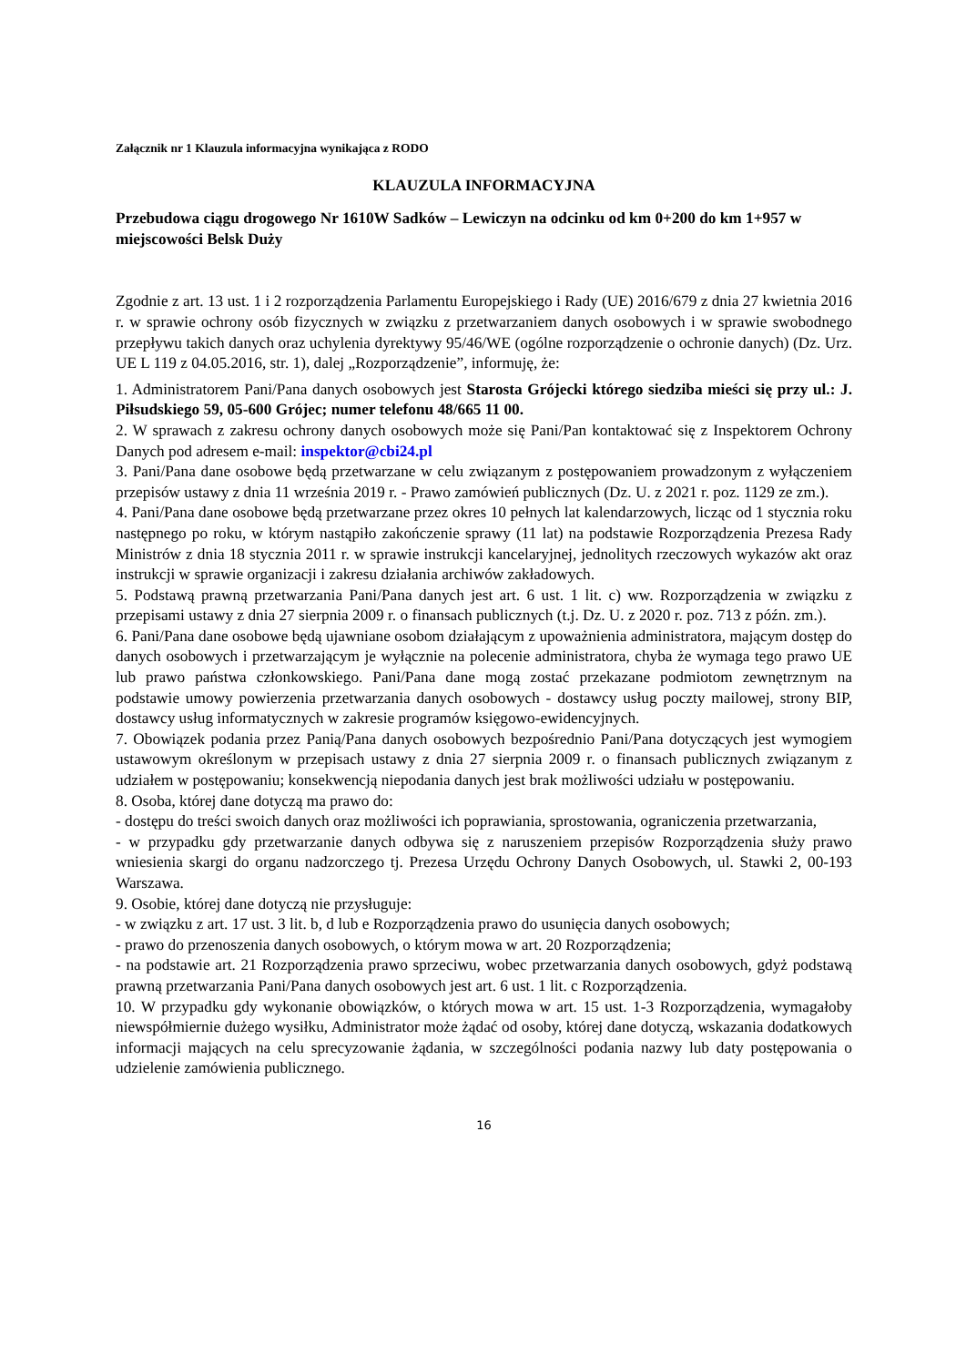Załącznik nr 1 Klauzula informacyjna wynikająca z RODO
KLAUZULA INFORMACYJNA
Przebudowa ciągu drogowego Nr 1610W Sadków – Lewiczyn na odcinku od km 0+200 do km 1+957 w miejscowości Belsk Duży
Zgodnie z art. 13 ust. 1 i 2 rozporządzenia Parlamentu Europejskiego i Rady (UE) 2016/679 z dnia 27 kwietnia 2016 r. w sprawie ochrony osób fizycznych w związku z przetwarzaniem danych osobowych i w sprawie swobodnego przepływu takich danych oraz uchylenia dyrektywy 95/46/WE (ogólne rozporządzenie o ochronie danych) (Dz. Urz. UE L 119 z 04.05.2016, str. 1), dalej „Rozporządzenie”, informuję, że:
1. Administratorem Pani/Pana danych osobowych jest Starosta Grójecki którego siedziba mieści się przy ul.: J. Piłsudskiego 59, 05-600 Grójec; numer telefonu 48/665 11 00.
2. W sprawach z zakresu ochrony danych osobowych może się Pani/Pan kontaktować się z Inspektorem Ochrony Danych pod adresem e-mail: inspektor@cbi24.pl
3. Pani/Pana dane osobowe będą przetwarzane w celu związanym z postępowaniem prowadzonym z wyłączeniem przepisów ustawy z dnia 11 września 2019 r. - Prawo zamówień publicznych (Dz. U. z 2021 r. poz. 1129 ze zm.).
4. Pani/Pana dane osobowe będą przetwarzane przez okres 10 pełnych lat kalendarzowych, licząc od 1 stycznia roku następnego po roku, w którym nastąpiło zakończenie sprawy (11 lat) na podstawie Rozporządzenia Prezesa Rady Ministrów z dnia 18 stycznia 2011 r. w sprawie instrukcji kancelaryjnej, jednolitych rzeczowych wykazów akt oraz instrukcji w sprawie organizacji i zakresu działania archiwów zakładowych.
5. Podstawą prawną przetwarzania Pani/Pana danych jest art. 6 ust. 1 lit. c) ww. Rozporządzenia w związku z przepisami ustawy z dnia 27 sierpnia 2009 r. o finansach publicznych (t.j. Dz. U. z 2020 r. poz. 713 z późn. zm.).
6. Pani/Pana dane osobowe będą ujawniane osobom działającym z upoważnienia administratora, mającym dostęp do danych osobowych i przetwarzającym je wyłącznie na polecenie administratora, chyba że wymaga tego prawo UE lub prawo państwa członkowskiego. Pani/Pana dane mogą zostać przekazane podmiotom zewnętrznym na podstawie umowy powierzenia przetwarzania danych osobowych - dostawcy usług poczty mailowej, strony BIP, dostawcy usług informatycznych w zakresie programów księgowo-ewidencyjnych.
7. Obowiązek podania przez Panią/Pana danych osobowych bezpośrednio Pani/Pana dotyczących jest wymogiem ustawowym określonym w przepisach ustawy z dnia 27 sierpnia 2009 r. o finansach publicznych związanym z udziałem w postępowaniu; konsekwencją niepodania danych jest brak możliwości udziału w postępowaniu.
8. Osoba, której dane dotyczą ma prawo do:
- dostępu do treści swoich danych oraz możliwości ich poprawiania, sprostowania, ograniczenia przetwarzania,
- w przypadku gdy przetwarzanie danych odbywa się z naruszeniem przepisów Rozporządzenia służy prawo wniesienia skargi do organu nadzorczego tj. Prezesa Urzędu Ochrony Danych Osobowych, ul. Stawki 2, 00-193 Warszawa.
9. Osobie, której dane dotyczą nie przysługuje:
- w związku z art. 17 ust. 3 lit. b, d lub e Rozporządzenia prawo do usunięcia danych osobowych;
- prawo do przenoszenia danych osobowych, o którym mowa w art. 20 Rozporządzenia;
- na podstawie art. 21 Rozporządzenia prawo sprzeciwu, wobec przetwarzania danych osobowych, gdyż podstawą prawną przetwarzania Pani/Pana danych osobowych jest art. 6 ust. 1 lit. c Rozporządzenia.
10. W przypadku gdy wykonanie obowiązków, o których mowa w art. 15 ust. 1-3 Rozporządzenia, wymagałoby niewspółmiernie dużego wysiłku, Administrator może żądać od osoby, której dane dotyczą, wskazania dodatkowych informacji mających na celu sprecyzowanie żądania, w szczególności podania nazwy lub daty postępowania o udzielenie zamówienia publicznego.
16